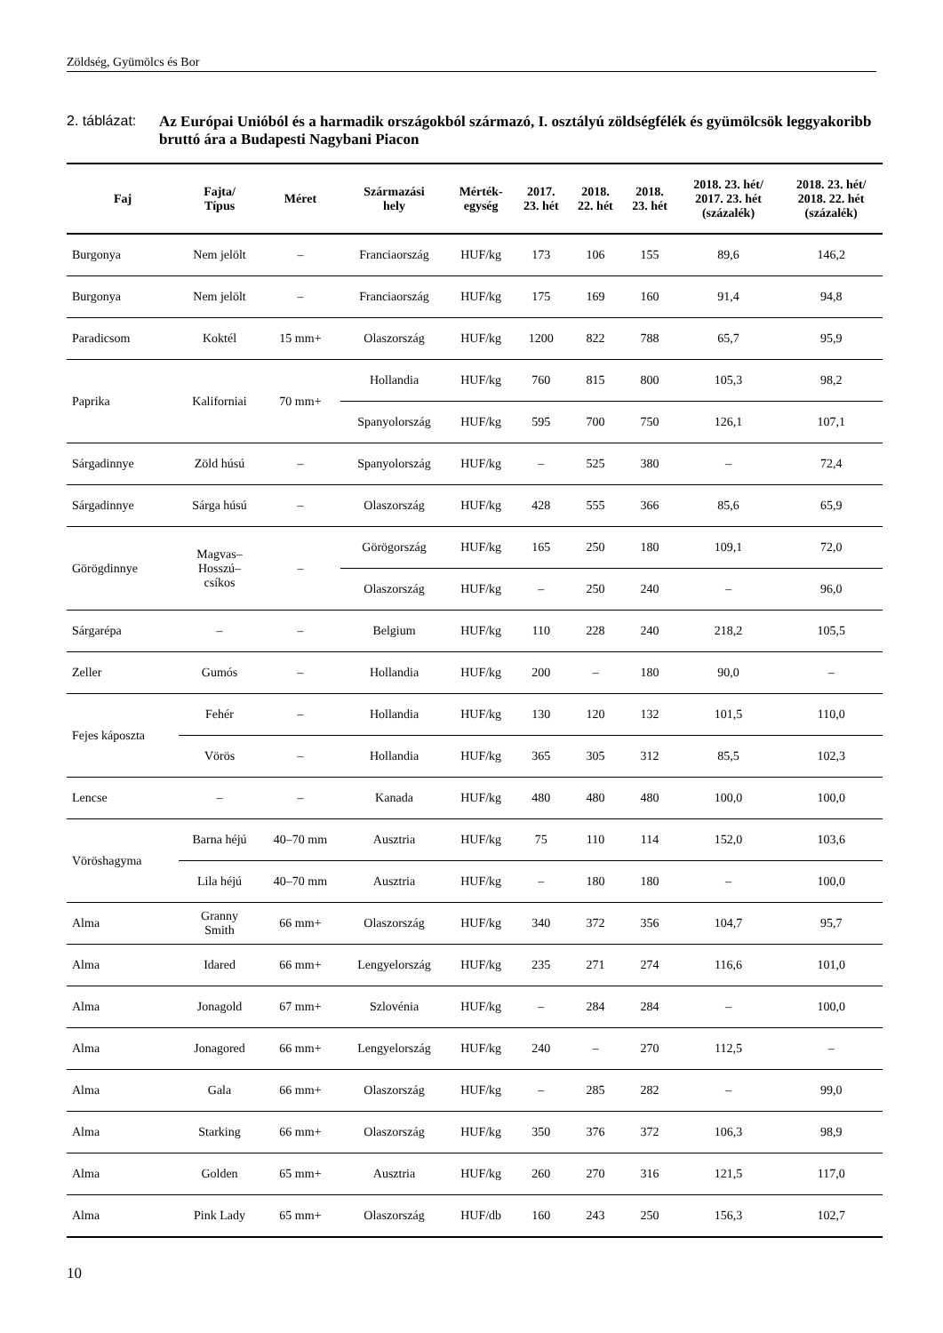Zöldség, Gyümölcs és Bor
2. táblázat:
Az Európai Unióból és a harmadik országokból származó, I. osztályú zöldségfélék és gyümölcsök leggyakoribb bruttó ára a Budapesti Nagybani Piacon
| Faj | Fajta/ Típus | Méret | Származási hely | Mérték- egység | 2017. 23. hét | 2018. 22. hét | 2018. 23. hét | 2018. 23. hét/ 2017. 23. hét (százalék) | 2018. 23. hét/ 2018. 22. hét (százalék) |
| --- | --- | --- | --- | --- | --- | --- | --- | --- | --- |
| Burgonya | Nem jelölt | – | Franciaország | HUF/kg | 173 | 106 | 155 | 89,6 | 146,2 |
| Burgonya | Nem jelölt | – | Franciaország | HUF/kg | 175 | 169 | 160 | 91,4 | 94,8 |
| Paradicsom | Koktél | 15 mm+ | Olaszország | HUF/kg | 1200 | 822 | 788 | 65,7 | 95,9 |
| Paprika | Kaliforniai | 70 mm+ | Hollandia | HUF/kg | 760 | 815 | 800 | 105,3 | 98,2 |
| | | | Spanyolország | HUF/kg | 595 | 700 | 750 | 126,1 | 107,1 |
| Sárgadinnye | Zöld húsú | – | Spanyolország | HUF/kg | – | 525 | 380 | – | 72,4 |
| Sárgadinnye | Sárga húsú | – | Olaszország | HUF/kg | 428 | 555 | 366 | 85,6 | 65,9 |
| Görögdinnye | Magvas– Hosszú– csíkos | – | Görögország | HUF/kg | 165 | 250 | 180 | 109,1 | 72,0 |
| | | | Olaszország | HUF/kg | – | 250 | 240 | – | 96,0 |
| Sárgarépa | – | – | Belgium | HUF/kg | 110 | 228 | 240 | 218,2 | 105,5 |
| Zeller | Gumós | – | Hollandia | HUF/kg | 200 | – | 180 | 90,0 | – |
| Fejes káposzta | Fehér | – | Hollandia | HUF/kg | 130 | 120 | 132 | 101,5 | 110,0 |
| | Vörös | – | Hollandia | HUF/kg | 365 | 305 | 312 | 85,5 | 102,3 |
| Lencse | – | – | Kanada | HUF/kg | 480 | 480 | 480 | 100,0 | 100,0 |
| Vöröshagyma | Barna héjú | 40–70 mm | Ausztria | HUF/kg | 75 | 110 | 114 | 152,0 | 103,6 |
| | Lila héjú | 40–70 mm | Ausztria | HUF/kg | – | 180 | 180 | – | 100,0 |
| Alma | Granny Smith | 66 mm+ | Olaszország | HUF/kg | 340 | 372 | 356 | 104,7 | 95,7 |
| Alma | Idared | 66 mm+ | Lengyelország | HUF/kg | 235 | 271 | 274 | 116,6 | 101,0 |
| Alma | Jonagold | 67 mm+ | Szlovénia | HUF/kg | – | 284 | 284 | – | 100,0 |
| Alma | Jonagored | 66 mm+ | Lengyelország | HUF/kg | 240 | – | 270 | 112,5 | – |
| Alma | Gala | 66 mm+ | Olaszország | HUF/kg | – | 285 | 282 | – | 99,0 |
| Alma | Starking | 66 mm+ | Olaszország | HUF/kg | 350 | 376 | 372 | 106,3 | 98,9 |
| Alma | Golden | 65 mm+ | Ausztria | HUF/kg | 260 | 270 | 316 | 121,5 | 117,0 |
| Alma | Pink Lady | 65 mm+ | Olaszország | HUF/db | 160 | 243 | 250 | 156,3 | 102,7 |
10